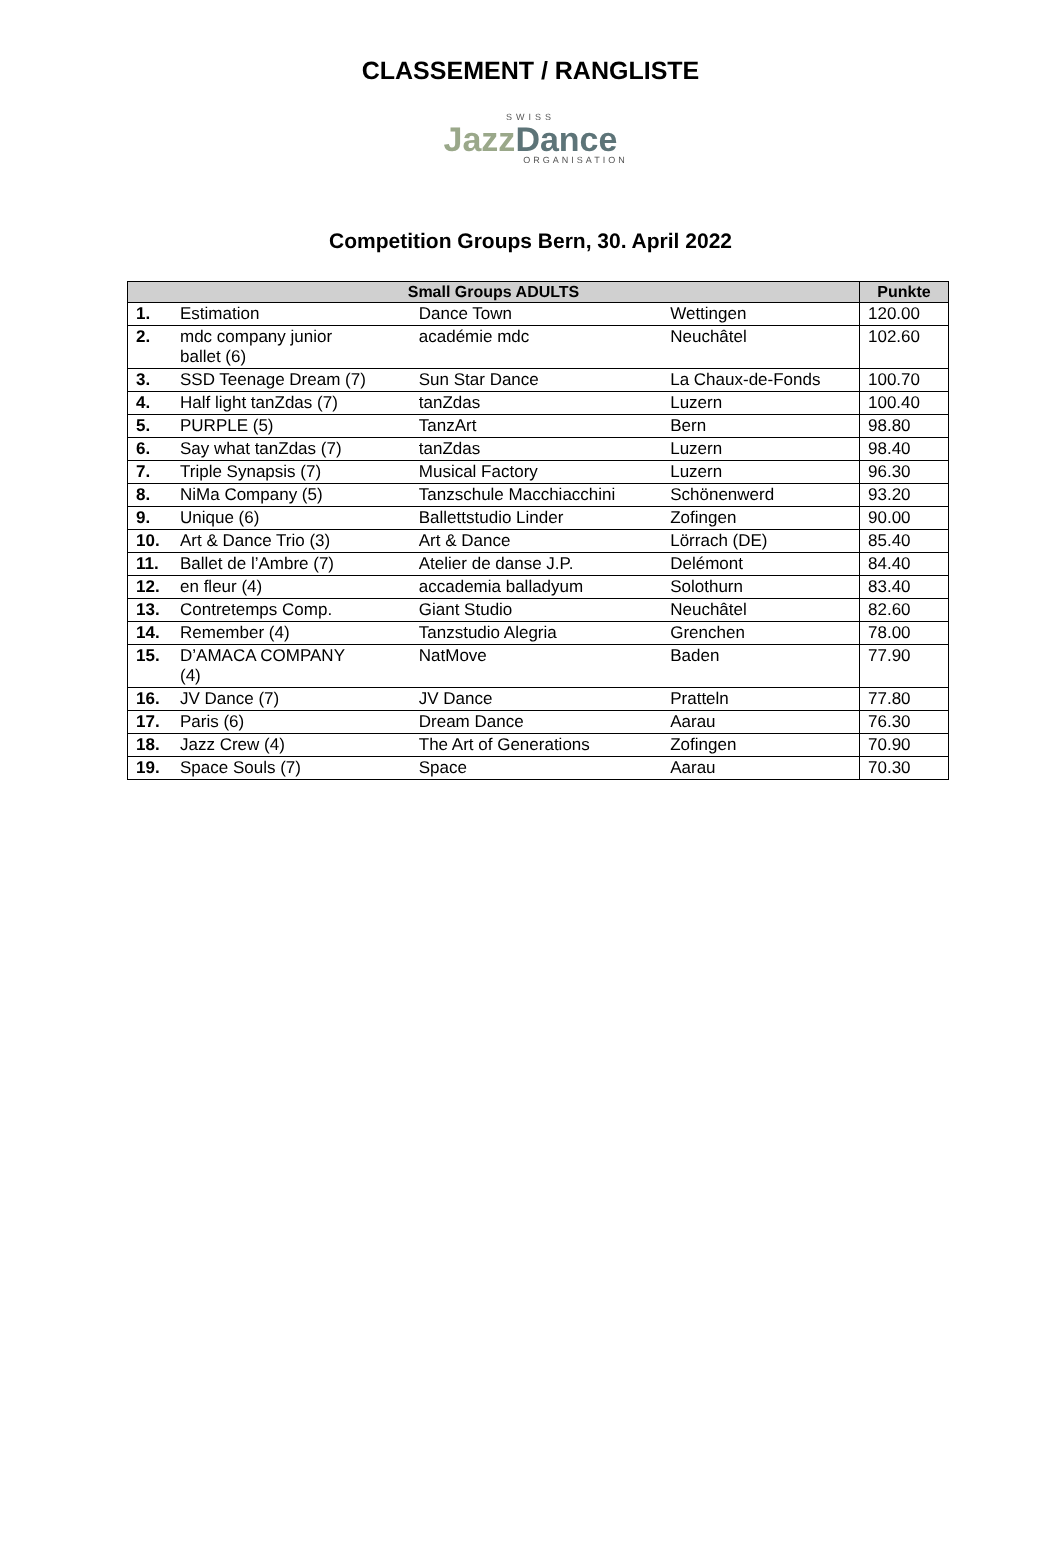CLASSEMENT / RANGLISTE
SWISS
JazzDance
ORGANISATION
Competition Groups Bern, 30. April 2022
| Small Groups ADULTS | | | | Punkte |
| --- | --- | --- | --- | --- |
| 1. | Estimation | Dance Town | Wettingen | 120.00 |
| 2. | mdc company junior ballet (6) | académie mdc | Neuchâtel | 102.60 |
| 3. | SSD Teenage Dream (7) | Sun Star Dance | La Chaux-de-Fonds | 100.70 |
| 4. | Half light tanZdas (7) | tanZdas | Luzern | 100.40 |
| 5. | PURPLE (5) | TanzArt | Bern | 98.80 |
| 6. | Say what tanZdas (7) | tanZdas | Luzern | 98.40 |
| 7. | Triple Synapsis (7) | Musical Factory | Luzern | 96.30 |
| 8. | NiMa Company (5) | Tanzschule Macchiacchini | Schönenwerd | 93.20 |
| 9. | Unique (6) | Ballettstudio Linder | Zofingen | 90.00 |
| 10. | Art & Dance Trio (3) | Art & Dance | Lörrach (DE) | 85.40 |
| 11. | Ballet de l’Ambre (7) | Atelier de danse J.P. | Delémont | 84.40 |
| 12. | en fleur (4) | accademia balladyum | Solothurn | 83.40 |
| 13. | Contretemps Comp. | Giant Studio | Neuchâtel | 82.60 |
| 14. | Remember (4) | Tanzstudio Alegria | Grenchen | 78.00 |
| 15. | D’AMACA COMPANY (4) | NatMove | Baden | 77.90 |
| 16. | JV Dance (7) | JV Dance | Pratteln | 77.80 |
| 17. | Paris (6) | Dream Dance | Aarau | 76.30 |
| 18. | Jazz Crew (4) | The Art of Generations | Zofingen | 70.90 |
| 19. | Space Souls (7) | Space | Aarau | 70.30 |